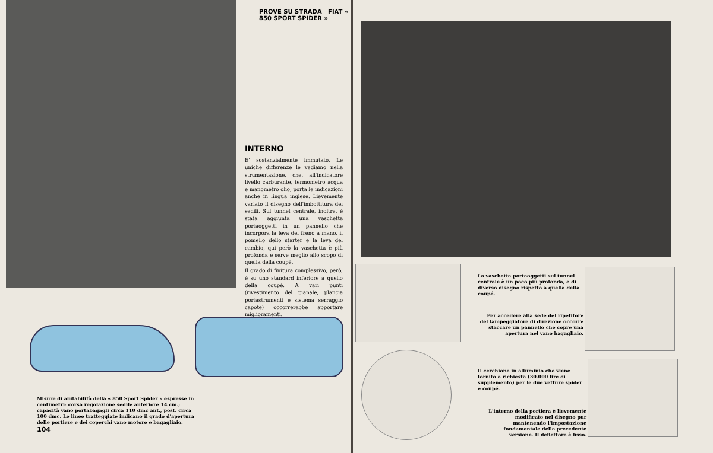PROVE SU STRADA FIAT « 850 SPORT SPIDER »
INTERNO
E' sostanzialmente immutato. Le uniche differenze le vediamo nella strumentazione, che, all'indicatore livello carburante, termometro acqua e manometro olio, porta le indicazioni anche in lingua inglese. Lievemente variato il disegno dell'imbottitura dei sedili. Sul tunnel centrale, inoltre, è stata aggiunta una vaschetta portaoggetti in un pannello che incorpora la leva del freno a mano, il pomello dello starter e la leva del cambio, qui però la vaschetta è più profonda e serve meglio allo scopo di quella della coupé.
Il grado di finitura complessivo, però, è su uno standard inferiore a quello della coupé. A vari punti (rivestimento del pianale, plancia portastrumenti e sistema serraggio capote) occorrerebbe apportare miglioramenti.
Misure di abitabilità della « 850 Sport Spider » espresse in centimetri: corsa regolazione sedile anteriore 14 cm.; capacità vano portabagagli circa 110 dmc ant., post. circa 100 dmc. Le linee tratteggiate indicano il grado d'apertura delle portiere e dei coperchi vano motore e bagagliaio.
104
La vaschetta portaoggetti sul tunnel centrale è un poco più profonda, e di diverso disegno rispetto a quella della coupé.
Per accedere alla sede del ripetitore del lampeggiatore di direzione occorre staccare un pannello che copre una apertura nel vano bagagliaio.
Il cerchione in alluminio che viene fornito a richiesta (30.000 lire di supplemento) per le due vetture spider e coupé.
L'interno della portiera è lievemente modificato nel disegno pur mantenendo l'impostazione fondamentale della precedente versione. Il deflettore è fisso.